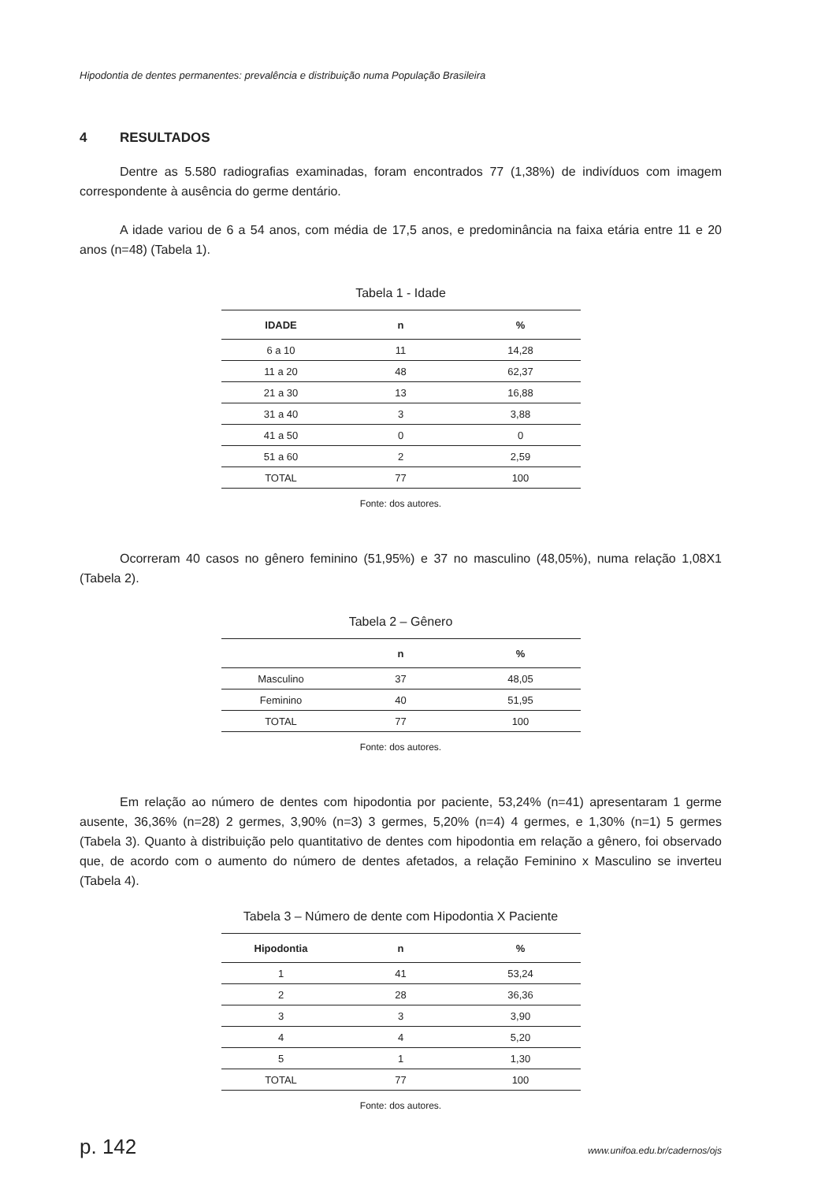Hipodontia de dentes permanentes: prevalência e distribuição numa População Brasileira
4 RESULTADOS
Dentre as 5.580 radiografias examinadas, foram encontrados 77 (1,38%) de indivíduos com imagem correspondente à ausência do germe dentário.
A idade variou de 6 a 54 anos, com média de 17,5 anos, e predominância na faixa etária entre 11 e 20 anos (n=48) (Tabela 1).
Tabela 1 - Idade
| IDADE | n | % |
| --- | --- | --- |
| 6 a 10 | 11 | 14,28 |
| 11 a 20 | 48 | 62,37 |
| 21 a 30 | 13 | 16,88 |
| 31 a 40 | 3 | 3,88 |
| 41 a 50 | 0 | 0 |
| 51 a 60 | 2 | 2,59 |
| TOTAL | 77 | 100 |
Fonte: dos autores.
Ocorreram 40 casos no gênero feminino (51,95%) e 37 no masculino (48,05%), numa relação 1,08X1 (Tabela 2).
Tabela 2 – Gênero
| | n | % |
| --- | --- | --- |
| Masculino | 37 | 48,05 |
| Feminino | 40 | 51,95 |
| TOTAL | 77 | 100 |
Fonte: dos autores.
Em relação ao número de dentes com hipodontia por paciente, 53,24% (n=41) apresentaram 1 germe ausente, 36,36% (n=28) 2 germes, 3,90% (n=3) 3 germes, 5,20% (n=4) 4 germes, e 1,30% (n=1) 5 germes (Tabela 3). Quanto à distribuição pelo quantitativo de dentes com hipodontia em relação a gênero, foi observado que, de acordo com o aumento do número de dentes afetados, a relação Feminino x Masculino se inverteu (Tabela 4).
Tabela 3 – Número de dente com Hipodontia X Paciente
| Hipodontia | n | % |
| --- | --- | --- |
| 1 | 41 | 53,24 |
| 2 | 28 | 36,36 |
| 3 | 3 | 3,90 |
| 4 | 4 | 5,20 |
| 5 | 1 | 1,30 |
| TOTAL | 77 | 100 |
Fonte: dos autores.
p. 142 www.unifoa.edu.br/cadernos/ojs